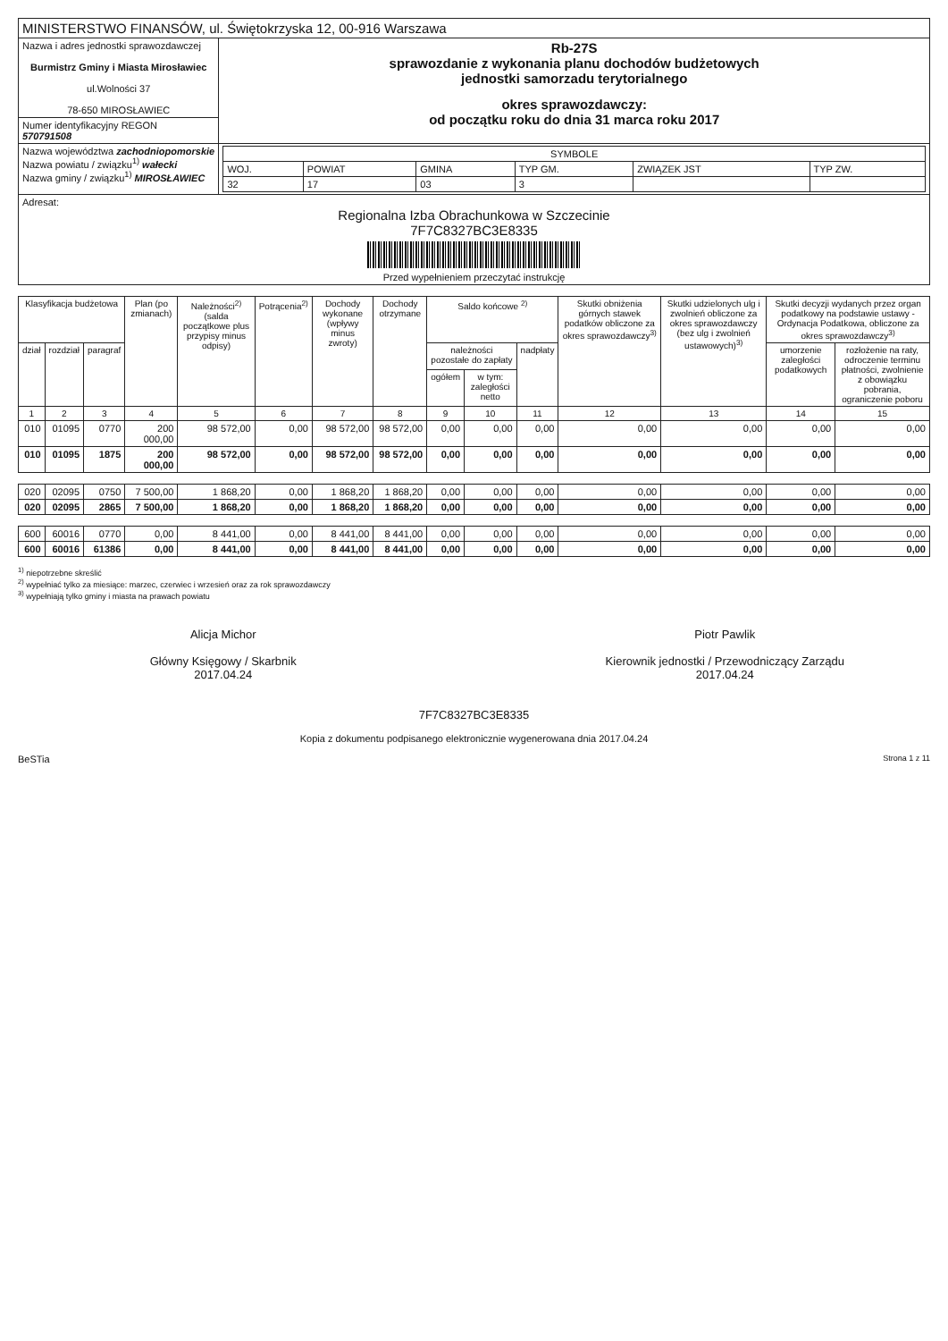| MINISTERSTWO FINANSÓW, ul. Świętokrzyska 12, 00-916 Warszawa | |
| Nazwa i adres jednostki sprawozdawczej Burmistrz Gminy i Miasta Mirosławiec ul.Wolności 37 78-650 MIROSŁAWIEC | Rb-27S sprawozdanie z wykonania planu dochodów budżetowych jednostki samorzadu terytorialnego okres sprawozdawczy: od początku roku do dnia 31 marca roku 2017 |
| Numer identyfikacyjny REGON 570791508 | |
| Nazwa województwa zachodniopomorskie Nazwa powiatu / związku<sup>1)</sup> wałecki Nazwa gminy / związku<sup>1)</sup> MIROSŁAWIEC | / SYMBOLE / / / / / / / WOJ. / POWIAT / GMINA / TYP GM. / ZWIĄZEK JST / TYP ZW. / / 32 / 17 / 03 / 3 / / / |
| Adresat: Regionalna Izba Obrachunkowa w Szczecinie 7F7C8327BC3E8335 Przed wypełnieniem przeczytać instrukcję | |
| Klasyfikacja budżetowa | | | Plan (po zmianach) | Należności<sup>2)</sup> (salda początkowe plus przypisy minus odpisy) | Potrącenia<sup>2)</sup> | Dochody wykonane (wpływy minus zwroty) | Dochody otrzymane | Saldo końcowe <sup>2)</sup> | | | Skutki obniżenia górnych stawek podatków obliczone za okres sprawozdawczy<sup>3)</sup> | Skutki udzielonych ulg i zwolnień obliczone za okres sprawozdawczy (bez ulg i zwolnień ustawowych)<sup>3)</sup> | Skutki decyzji wydanych przez organ podatkowy na podstawie ustawy - Ordynacja Podatkowa, obliczone za okres sprawozdawczy<sup>3)</sup> | |
| --- | --- | --- | --- | --- | --- | --- | --- | --- | --- | --- | --- | --- | --- | --- |
| dział | rozdział | paragraf | | | | | | należności pozostałe do zapłaty | | nadpłaty | | | umorzenie zaległości podatkowych | rozłożenie na raty, odroczenie terminu płatności, zwolnienie z obowiązku pobrania, ograniczenie poboru |
| | | | | | | | | ogółem | w tym: zaległości netto | | | | | |
| 1 | 2 | 3 | 4 | 5 | 6 | 7 | 8 | 9 | 10 | 11 | 12 | 13 | 14 | 15 |
| 010 | 01095 | 0770 | 200 000,00 | 98 572,00 | 0,00 | 98 572,00 | 98 572,00 | 0,00 | 0,00 | 0,00 | 0,00 | 0,00 | 0,00 | 0,00 |
| 010 | 01095 | 1875 | 200 000,00 | 98 572,00 | 0,00 | 98 572,00 | 98 572,00 | 0,00 | 0,00 | 0,00 | 0,00 | 0,00 | 0,00 | 0,00 |
| 020 | 02095 | 0750 | 7 500,00 | 1 868,20 | 0,00 | 1 868,20 | 1 868,20 | 0,00 | 0,00 | 0,00 | 0,00 | 0,00 | 0,00 | 0,00 |
| 020 | 02095 | 2865 | 7 500,00 | 1 868,20 | 0,00 | 1 868,20 | 1 868,20 | 0,00 | 0,00 | 0,00 | 0,00 | 0,00 | 0,00 | 0,00 |
| 600 | 60016 | 0770 | 0,00 | 8 441,00 | 0,00 | 8 441,00 | 8 441,00 | 0,00 | 0,00 | 0,00 | 0,00 | 0,00 | 0,00 | 0,00 |
| 600 | 60016 | 61386 | 0,00 | 8 441,00 | 0,00 | 8 441,00 | 8 441,00 | 0,00 | 0,00 | 0,00 | 0,00 | 0,00 | 0,00 | 0,00 |
<sup>1)</sup> niepotrzebne skreślić
<sup>2)</sup> wypełniać tylko za miesiące: marzec, czerwiec i wrzesień oraz za rok sprawozdawczy
<sup>3)</sup> wypełniają tylko gminy i miasta na prawach powiatu
Alicja Michor
Główny Księgowy / Skarbnik
2017.04.24
Piotr Pawlik
Kierownik jednostki / Przewodniczący Zarządu
2017.04.24
7F7C8327BC3E8335
Kopia z dokumentu podpisanego elektronicznie wygenerowana dnia 2017.04.24
BeSTia Strona 1 z 11